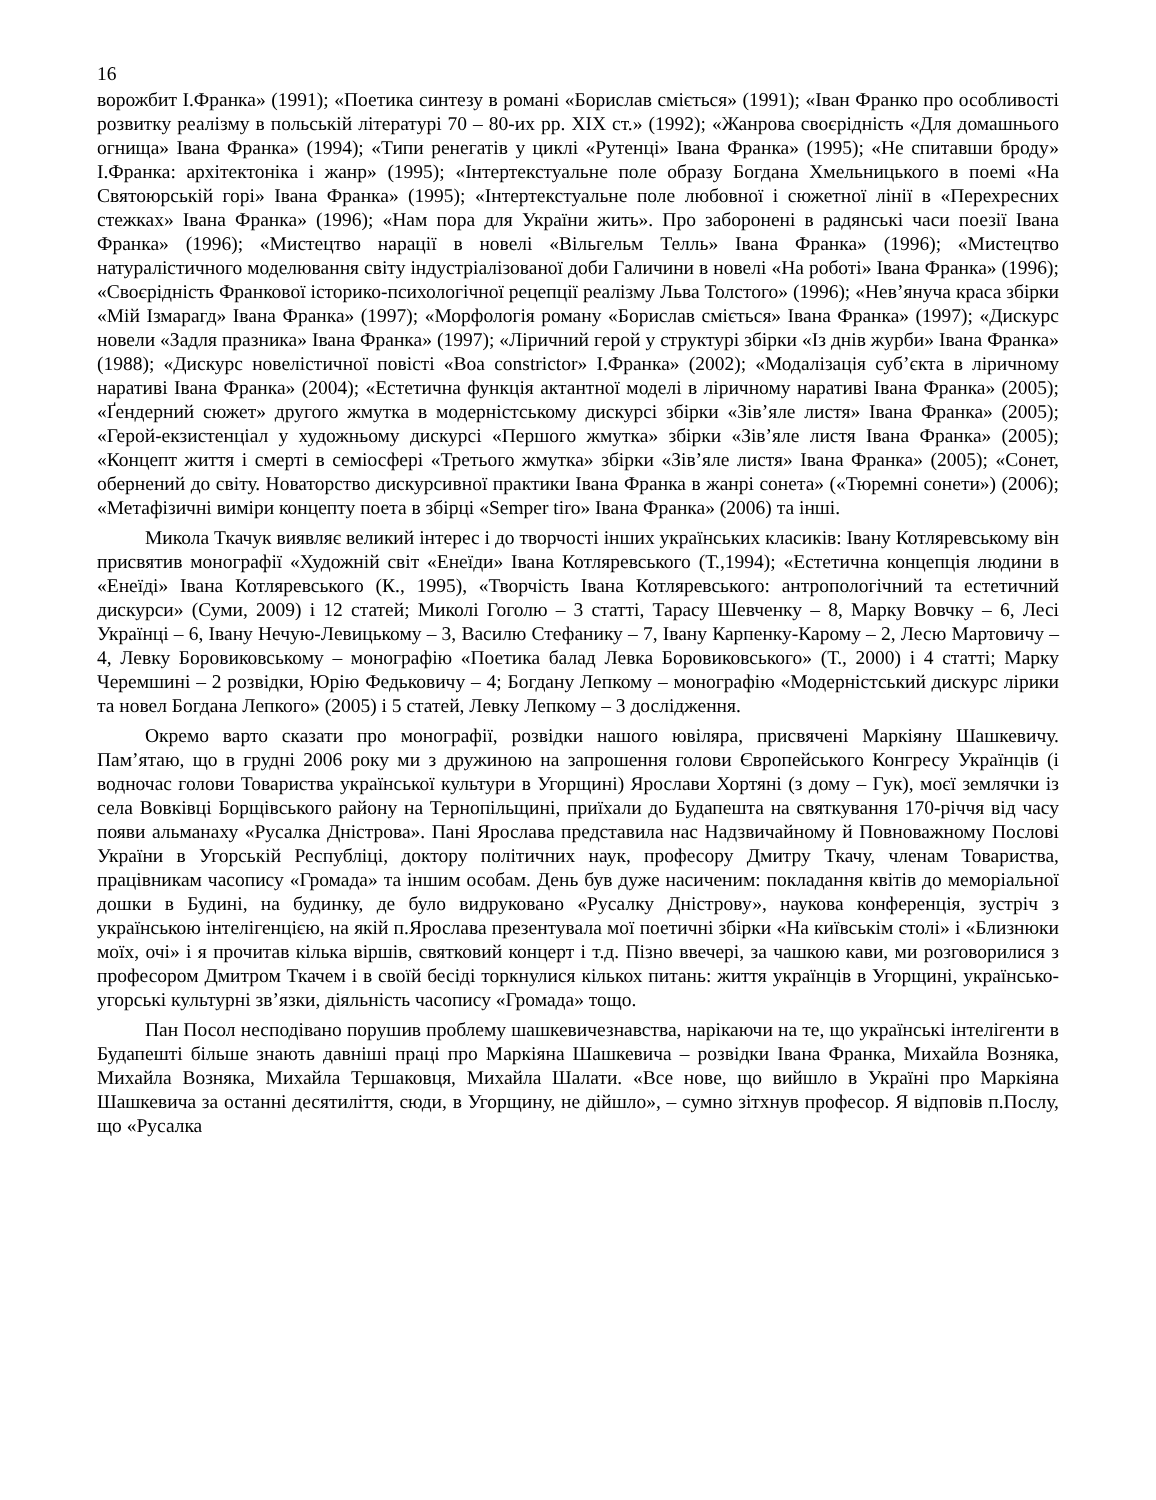16
ворожбит І.Франка» (1991); «Поетика синтезу в романі «Борислав сміється» (1991); «Іван Франко про особливості розвитку реалізму в польській літературі 70 – 80-их рр. XIX ст.» (1992); «Жанрова своєрідність «Для домашнього огнища» Івана Франка» (1994); «Типи ренегатів у циклі «Рутенці» Івана Франка» (1995); «Не спитавши броду» І.Франка: архітектоніка і жанр» (1995); «Інтертекстуальне поле образу Богдана Хмельницького в поемі «На Святоюрській горі» Івана Франка» (1995); «Інтертекстуальне поле любовної і сюжетної лінії в «Перехресних стежках» Івана Франка» (1996); «Нам пора для України жить». Про заборонені в радянські часи поезії Івана Франка» (1996); «Мистецтво нарації в новелі «Вільгельм Телль» Івана Франка» (1996); «Мистецтво натуралістичного моделювання світу індустріалізованої доби Галичини в новелі «На роботі» Івана Франка» (1996); «Своєрідність Франкової історико-психологічної рецепції реалізму Льва Толстого» (1996); «Нев’януча краса збірки «Мій Ізмарагд» Івана Франка» (1997); «Морфологія роману «Борислав сміється» Івана Франка» (1997); «Дискурс новели «Задля празника» Івана Франка» (1997); «Ліричний герой у структурі збірки «Із днів журби» Івана Франка» (1988); «Дискурс новелістичної повісті «Boa constrictor» І.Франка» (2002); «Модалізація суб’єкта в ліричному наративі Івана Франка» (2004); «Естетична функція актантної моделі в ліричному наративі Івана Франка» (2005); «Ґендерний сюжет» другого жмутка в модерністському дискурсі збірки «Зів’яле листя» Івана Франка» (2005); «Герой-екзистенціал у художньому дискурсі «Першого жмутка» збірки «Зів’яле листя Івана Франка» (2005); «Концепт життя і смерті в семіосфері «Третього жмутка» збірки «Зів’яле листя» Івана Франка» (2005); «Сонет, обернений до світу. Новаторство дискурсивної практики Івана Франка в жанрі сонета» («Тюремні сонети») (2006); «Метафізичні виміри концепту поета в збірці «Semper tiro» Івана Франка» (2006) та інші.
Микола Ткачук виявляє великий інтерес і до творчості інших українських класиків: Івану Котляревському він присвятив монографії «Художній світ «Енеїди» Івана Котляревського (Т.,1994); «Естетична концепція людини в «Енеїді» Івана Котляревського (К., 1995), «Творчість Івана Котляревського: антропологічний та естетичний дискурси» (Суми, 2009) і 12 статей; Миколі Гоголю – 3 статті, Тарасу Шевченку – 8, Марку Вовчку – 6, Лесі Українці – 6, Івану Нечую-Левицькому – 3, Василю Стефанику – 7, Івану Карпенку-Карому – 2, Лесю Мартовичу – 4, Левку Боровиковському – монографію «Поетика балад Левка Боровиковського» (Т., 2000) і 4 статті; Марку Черемшині – 2 розвідки, Юрію Федьковичу – 4; Богдану Лепкому – монографію «Модерністський дискурс лірики та новел Богдана Лепкого» (2005) і 5 статей, Левку Лепкому – 3 дослідження.
Окремо варто сказати про монографії, розвідки нашого ювіляра, присвячені Маркіяну Шашкевичу. Пам’ятаю, що в грудні 2006 року ми з дружиною на запрошення голови Європейського Конгресу Українців (і водночас голови Товариства української культури в Угорщині) Ярослави Хортяні (з дому – Гук), моєї землячки із села Вовківці Борщівського району на Тернопільщині, приїхали до Будапешта на святкування 170-річчя від часу появи альманаху «Русалка Дністрова». Пані Ярослава представила нас Надзвичайному й Повноважному Послові України в Угорській Республіці, доктору політичних наук, професору Дмитру Ткачу, членам Товариства, працівникам часопису «Громада» та іншим особам. День був дуже насиченим: покладання квітів до меморіальної дошки в Будині, на будинку, де було видруковано «Русалку Дністрову», наукова конференція, зустріч з українською інтелігенцією, на якій п.Ярослава презентувала мої поетичні збірки «На київськім столі» і «Близнюки моїх, очі» і я прочитав кілька віршів, святковий концерт і т.д. Пізно ввечері, за чашкою кави, ми розговорилися з професором Дмитром Ткачем і в своїй бесіді торкнулися кількох питань: життя українців в Угорщині, українсько-угорські культурні зв’язки, діяльність часопису «Громада» тощо.
Пан Посол несподівано порушив проблему шашкевичезнавства, нарікаючи на те, що українські інтелігенти в Будапешті більше знають давніші праці про Маркіяна Шашкевича – розвідки Івана Франка, Михайла Возняка, Михайла Возняка, Михайла Тершаковця, Михайла Шалати. «Все нове, що вийшло в Україні про Маркіяна Шашкевича за останні десятиліття, сюди, в Угорщину, не дійшло», – сумно зітхнув професор. Я відповів п.Послу, що «Русалка